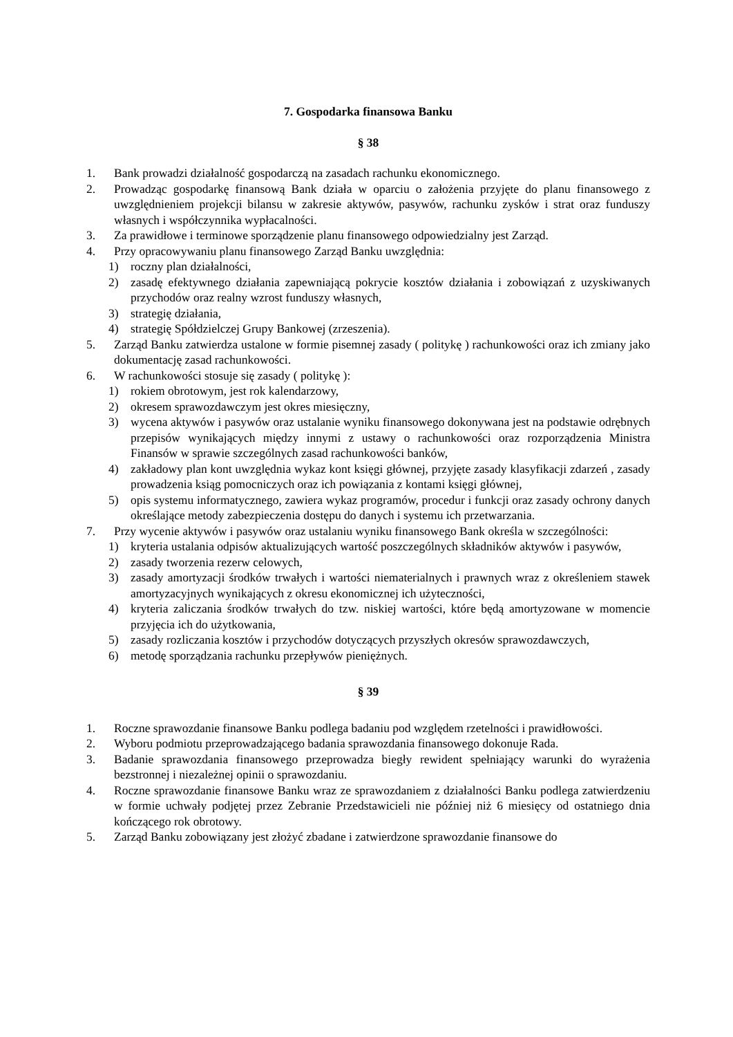7. Gospodarka finansowa Banku
§ 38
1. Bank prowadzi działalność gospodarczą na zasadach rachunku ekonomicznego.
2. Prowadząc gospodarkę finansową Bank działa w oparciu o założenia przyjęte do planu finansowego z uwzględnieniem projekcji bilansu w zakresie aktywów, pasywów, rachunku zysków i strat oraz funduszy własnych i współczynnika wypłacalności.
3. Za prawidłowe i terminowe sporządzenie planu finansowego odpowiedzialny jest Zarząd.
4. Przy opracowywaniu planu finansowego Zarząd Banku uwzględnia:
1) roczny plan działalności,
2) zasadę efektywnego działania zapewniającą pokrycie kosztów działania i zobowiązań z uzyskiwanych przychodów oraz realny wzrost funduszy własnych,
3) strategię działania,
4) strategię Spółdzielczej Grupy Bankowej (zrzeszenia).
5. Zarząd Banku zatwierdza ustalone w formie pisemnej zasady ( politykę ) rachunkowości oraz ich zmiany jako dokumentację zasad rachunkowości.
6. W rachunkowości stosuje się zasady ( politykę ):
1) rokiem obrotowym, jest rok kalendarzowy,
2) okresem sprawozdawczym jest okres miesięczny,
3) wycena aktywów i pasywów oraz ustalanie wyniku finansowego dokonywana jest na podstawie odrębnych przepisów wynikających między innymi z ustawy o rachunkowości oraz rozporządzenia Ministra Finansów w sprawie szczególnych zasad rachunkowości banków,
4) zakładowy plan kont uwzględnia wykaz kont księgi głównej, przyjęte zasady klasyfikacji zdarzeń , zasady prowadzenia ksiąg pomocniczych oraz ich powiązania z kontami księgi głównej,
5) opis systemu informatycznego, zawiera wykaz programów, procedur i funkcji oraz zasady ochrony danych określające metody zabezpieczenia dostępu do danych i systemu ich przetwarzania.
7. Przy wycenie aktywów i pasywów oraz ustalaniu wyniku finansowego Bank określa w szczególności:
1) kryteria ustalania odpisów aktualizujących wartość poszczególnych składników aktywów i pasywów,
2) zasady tworzenia rezerw celowych,
3) zasady amortyzacji środków trwałych i wartości niematerialnych i prawnych wraz z określeniem stawek amortyzacyjnych wynikających z okresu ekonomicznej ich użyteczności,
4) kryteria zaliczania środków trwałych do tzw. niskiej wartości, które będą amortyzowane w momencie przyjęcia ich do użytkowania,
5) zasady rozliczania kosztów i przychodów dotyczących przyszłych okresów sprawozdawczych,
6) metodę sporządzania rachunku przepływów pieniężnych.
§ 39
1. Roczne sprawozdanie finansowe Banku podlega badaniu pod względem rzetelności i prawidłowości.
2. Wyboru podmiotu przeprowadzającego badania sprawozdania finansowego dokonuje Rada.
3. Badanie sprawozdania finansowego przeprowadza biegły rewident spełniający warunki do wyrażenia bezstronnej i niezależnej opinii o sprawozdaniu.
4. Roczne sprawozdanie finansowe Banku wraz ze sprawozdaniem z działalności Banku podlega zatwierdzeniu w formie uchwały podjętej przez Zebranie Przedstawicieli nie później niż 6 miesięcy od ostatniego dnia kończącego rok obrotowy.
5. Zarząd Banku zobowiązany jest złożyć zbadane i zatwierdzone sprawozdanie finansowe do